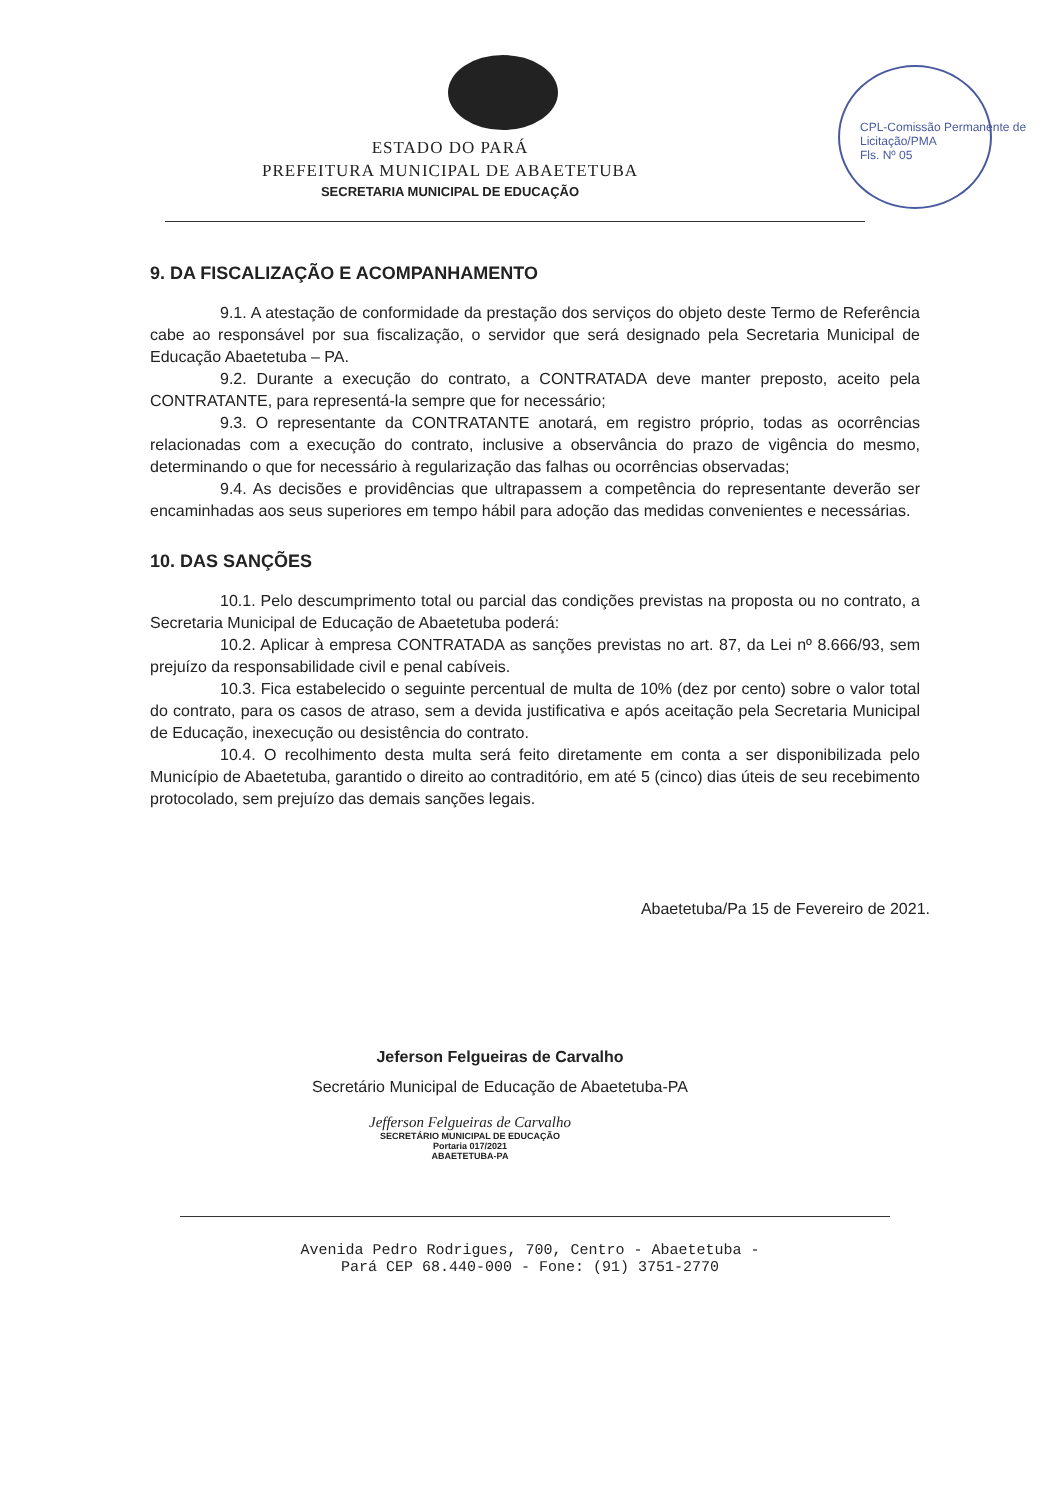CPL-Comissão Permanente de Licitação/PMA
Fls. Nº 05
ESTADO DO PARÁ
PREFEITURA MUNICIPAL DE ABAETETUBA
SECRETARIA MUNICIPAL DE EDUCAÇÃO
9. DA FISCALIZAÇÃO E ACOMPANHAMENTO
9.1. A atestação de conformidade da prestação dos serviços do objeto deste Termo de Referência cabe ao responsável por sua fiscalização, o servidor que será designado pela Secretaria Municipal de Educação Abaetetuba – PA.
9.2. Durante a execução do contrato, a CONTRATADA deve manter preposto, aceito pela CONTRATANTE, para representá-la sempre que for necessário;
9.3. O representante da CONTRATANTE anotará, em registro próprio, todas as ocorrências relacionadas com a execução do contrato, inclusive a observância do prazo de vigência do mesmo, determinando o que for necessário à regularização das falhas ou ocorrências observadas;
9.4. As decisões e providências que ultrapassem a competência do representante deverão ser encaminhadas aos seus superiores em tempo hábil para adoção das medidas convenientes e necessárias.
10. DAS SANÇÕES
10.1. Pelo descumprimento total ou parcial das condições previstas na proposta ou no contrato, a Secretaria Municipal de Educação de Abaetetuba poderá:
10.2. Aplicar à empresa CONTRATADA as sanções previstas no art. 87, da Lei nº 8.666/93, sem prejuízo da responsabilidade civil e penal cabíveis.
10.3. Fica estabelecido o seguinte percentual de multa de 10% (dez por cento) sobre o valor total do contrato, para os casos de atraso, sem a devida justificativa e após aceitação pela Secretaria Municipal de Educação, inexecução ou desistência do contrato.
10.4. O recolhimento desta multa será feito diretamente em conta a ser disponibilizada pelo Município de Abaetetuba, garantido o direito ao contraditório, em até 5 (cinco) dias úteis de seu recebimento protocolado, sem prejuízo das demais sanções legais.
Abaetetuba/Pa 15 de Fevereiro de 2021.
Jeferson Felgueiras de Carvalho
Secretário Municipal de Educação de Abaetetuba-PA
Jefferson Felgueiras de Carvalho
SECRETÁRIO MUNICIPAL DE EDUCAÇÃO
Portaria 017/2021
ABAETETUBA-PA
Avenida Pedro Rodrigues, 700, Centro - Abaetetuba -
Pará CEP 68.440-000 - Fone: (91) 3751-2770